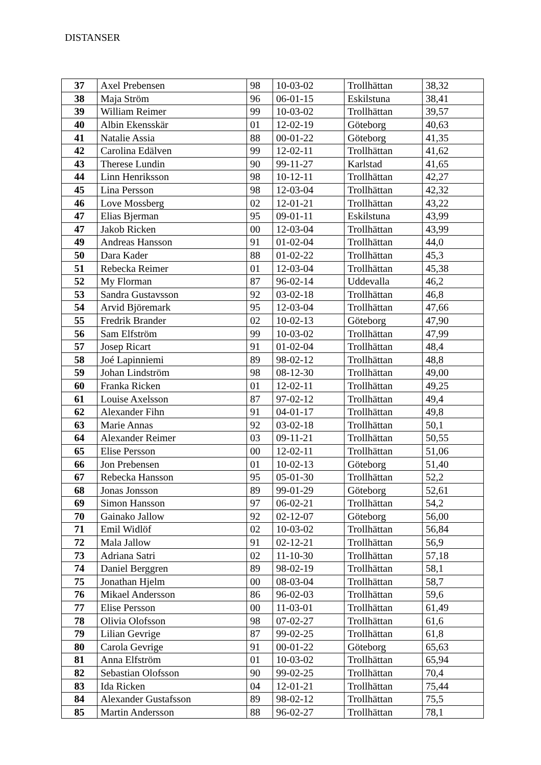DISTANSER
| 37 | Axel Prebensen | 98 | 10-03-02 | Trollhättan | 38,32 |
| 38 | Maja Ström | 96 | 06-01-15 | Eskilstuna | 38,41 |
| 39 | William Reimer | 99 | 10-03-02 | Trollhättan | 39,57 |
| 40 | Albin Ekensskär | 01 | 12-02-19 | Göteborg | 40,63 |
| 41 | Natalie Assia | 88 | 00-01-22 | Göteborg | 41,35 |
| 42 | Carolina Edälven | 99 | 12-02-11 | Trollhättan | 41,62 |
| 43 | Therese Lundin | 90 | 99-11-27 | Karlstad | 41,65 |
| 44 | Linn Henriksson | 98 | 10-12-11 | Trollhättan | 42,27 |
| 45 | Lina Persson | 98 | 12-03-04 | Trollhättan | 42,32 |
| 46 | Love Mossberg | 02 | 12-01-21 | Trollhättan | 43,22 |
| 47 | Elias Bjerman | 95 | 09-01-11 | Eskilstuna | 43,99 |
| 47 | Jakob Ricken | 00 | 12-03-04 | Trollhättan | 43,99 |
| 49 | Andreas Hansson | 91 | 01-02-04 | Trollhättan | 44,0 |
| 50 | Dara Kader | 88 | 01-02-22 | Trollhättan | 45,3 |
| 51 | Rebecka Reimer | 01 | 12-03-04 | Trollhättan | 45,38 |
| 52 | My Florman | 87 | 96-02-14 | Uddevalla | 46,2 |
| 53 | Sandra Gustavsson | 92 | 03-02-18 | Trollhättan | 46,8 |
| 54 | Arvid Björemark | 95 | 12-03-04 | Trollhättan | 47,66 |
| 55 | Fredrik Brander | 02 | 10-02-13 | Göteborg | 47,90 |
| 56 | Sam Elfström | 99 | 10-03-02 | Trollhättan | 47,99 |
| 57 | Josep Ricart | 91 | 01-02-04 | Trollhättan | 48,4 |
| 58 | Joé Lapinniemi | 89 | 98-02-12 | Trollhättan | 48,8 |
| 59 | Johan Lindström | 98 | 08-12-30 | Trollhättan | 49,00 |
| 60 | Franka Ricken | 01 | 12-02-11 | Trollhättan | 49,25 |
| 61 | Louise Axelsson | 87 | 97-02-12 | Trollhättan | 49,4 |
| 62 | Alexander Fihn | 91 | 04-01-17 | Trollhättan | 49,8 |
| 63 | Marie Annas | 92 | 03-02-18 | Trollhättan | 50,1 |
| 64 | Alexander Reimer | 03 | 09-11-21 | Trollhättan | 50,55 |
| 65 | Elise Persson | 00 | 12-02-11 | Trollhättan | 51,06 |
| 66 | Jon Prebensen | 01 | 10-02-13 | Göteborg | 51,40 |
| 67 | Rebecka Hansson | 95 | 05-01-30 | Trollhättan | 52,2 |
| 68 | Jonas Jonsson | 89 | 99-01-29 | Göteborg | 52,61 |
| 69 | Simon Hansson | 97 | 06-02-21 | Trollhättan | 54,2 |
| 70 | Gainako Jallow | 92 | 02-12-07 | Göteborg | 56,00 |
| 71 | Emil Widlöf | 02 | 10-03-02 | Trollhättan | 56,84 |
| 72 | Mala Jallow | 91 | 02-12-21 | Trollhättan | 56,9 |
| 73 | Adriana Satri | 02 | 11-10-30 | Trollhättan | 57,18 |
| 74 | Daniel Berggren | 89 | 98-02-19 | Trollhättan | 58,1 |
| 75 | Jonathan Hjelm | 00 | 08-03-04 | Trollhättan | 58,7 |
| 76 | Mikael Andersson | 86 | 96-02-03 | Trollhättan | 59,6 |
| 77 | Elise Persson | 00 | 11-03-01 | Trollhättan | 61,49 |
| 78 | Olivia Olofsson | 98 | 07-02-27 | Trollhättan | 61,6 |
| 79 | Lilian Gevrige | 87 | 99-02-25 | Trollhättan | 61,8 |
| 80 | Carola Gevrige | 91 | 00-01-22 | Göteborg | 65,63 |
| 81 | Anna Elfström | 01 | 10-03-02 | Trollhättan | 65,94 |
| 82 | Sebastian Olofsson | 90 | 99-02-25 | Trollhättan | 70,4 |
| 83 | Ida Ricken | 04 | 12-01-21 | Trollhättan | 75,44 |
| 84 | Alexander Gustafsson | 89 | 98-02-12 | Trollhättan | 75,5 |
| 85 | Martin Andersson | 88 | 96-02-27 | Trollhättan | 78,1 |